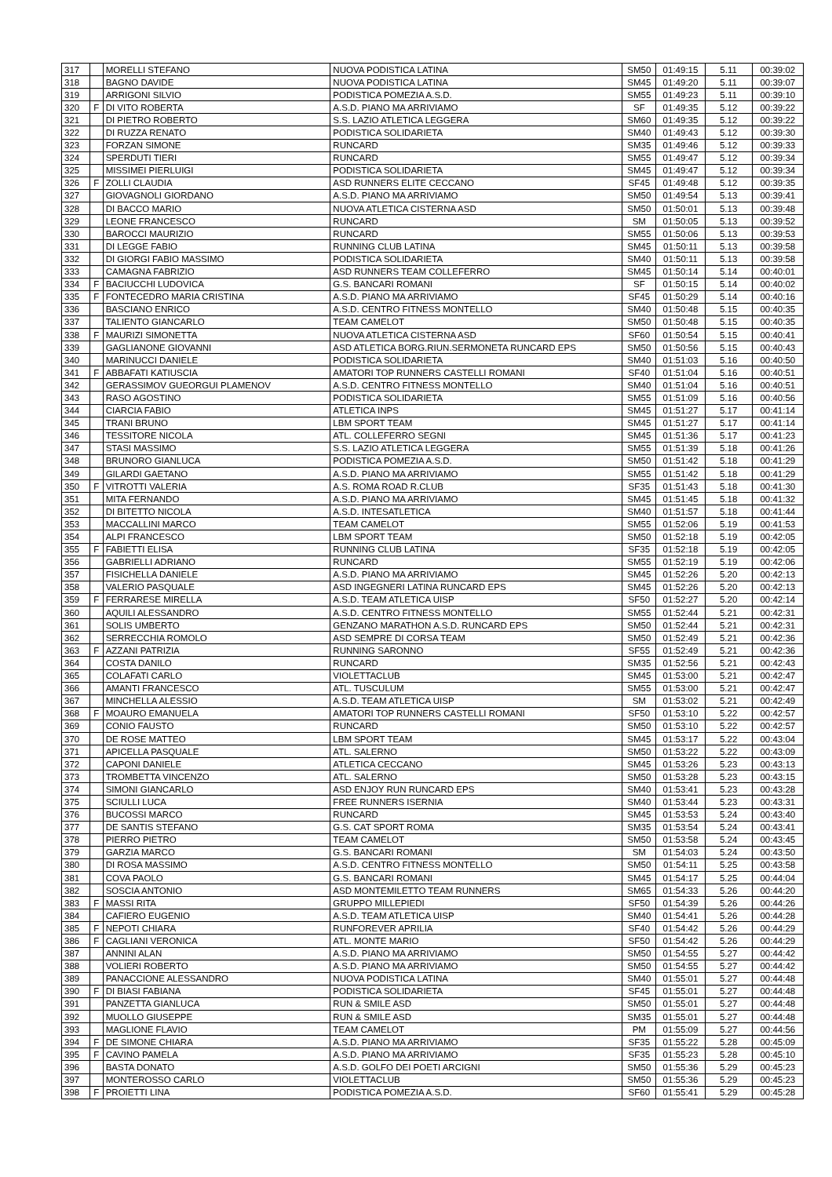| 317 | | MORELLI STEFANO | NUOVA PODISTICA LATINA | SM50 | 01:49:15 | 5.11 | 00:39:02 |
| 318 | | BAGNO DAVIDE | NUOVA PODISTICA LATINA | SM45 | 01:49:20 | 5.11 | 00:39:07 |
| 319 | | ARRIGONI SILVIO | PODISTICA POMEZIA A.S.D. | SM55 | 01:49:23 | 5.11 | 00:39:10 |
| 320 | F | DI VITO ROBERTA | A.S.D. PIANO MA ARRIVIAMO | SF | 01:49:35 | 5.12 | 00:39:22 |
| 321 | | DI PIETRO ROBERTO | S.S. LAZIO ATLETICA LEGGERA | SM60 | 01:49:35 | 5.12 | 00:39:22 |
| 322 | | DI RUZZA RENATO | PODISTICA SOLIDARIETA | SM40 | 01:49:43 | 5.12 | 00:39:30 |
| 323 | | FORZAN SIMONE | RUNCARD | SM35 | 01:49:46 | 5.12 | 00:39:33 |
| 324 | | SPERDUTI TIERI | RUNCARD | SM55 | 01:49:47 | 5.12 | 00:39:34 |
| 325 | | MISSIMEI PIERLUIGI | PODISTICA SOLIDARIETA | SM45 | 01:49:47 | 5.12 | 00:39:34 |
| 326 | F | ZOLLI CLAUDIA | ASD RUNNERS ELITE CECCANO | SF45 | 01:49:48 | 5.12 | 00:39:35 |
| 327 | | GIOVAGNOLI GIORDANO | A.S.D. PIANO MA ARRIVIAMO | SM50 | 01:49:54 | 5.13 | 00:39:41 |
| 328 | | DI BACCO MARIO | NUOVA ATLETICA CISTERNA ASD | SM50 | 01:50:01 | 5.13 | 00:39:48 |
| 329 | | LEONE FRANCESCO | RUNCARD | SM | 01:50:05 | 5.13 | 00:39:52 |
| 330 | | BAROCCI MAURIZIO | RUNCARD | SM55 | 01:50:06 | 5.13 | 00:39:53 |
| 331 | | DI LEGGE FABIO | RUNNING CLUB LATINA | SM45 | 01:50:11 | 5.13 | 00:39:58 |
| 332 | | DI GIORGI FABIO MASSIMO | PODISTICA SOLIDARIETA | SM40 | 01:50:11 | 5.13 | 00:39:58 |
| 333 | | CAMAGNA FABRIZIO | ASD RUNNERS TEAM COLLEFERRO | SM45 | 01:50:14 | 5.14 | 00:40:01 |
| 334 | F | BACIUCCHI LUDOVICA | G.S. BANCARI ROMANI | SF | 01:50:15 | 5.14 | 00:40:02 |
| 335 | F | FONTECEDRO MARIA CRISTINA | A.S.D. PIANO MA ARRIVIAMO | SF45 | 01:50:29 | 5.14 | 00:40:16 |
| 336 | | BASCIANO ENRICO | A.S.D. CENTRO FITNESS MONTELLO | SM40 | 01:50:48 | 5.15 | 00:40:35 |
| 337 | | TALIENTO GIANCARLO | TEAM CAMELOT | SM50 | 01:50:48 | 5.15 | 00:40:35 |
| 338 | F | MAURIZI SIMONETTA | NUOVA ATLETICA CISTERNA ASD | SF60 | 01:50:54 | 5.15 | 00:40:41 |
| 339 | | GAGLIANONE GIOVANNI | ASD ATLETICA BORG.RIUN.SERMONETA RUNCARD EPS | SM50 | 01:50:56 | 5.15 | 00:40:43 |
| 340 | | MARINUCCI DANIELE | PODISTICA SOLIDARIETA | SM40 | 01:51:03 | 5.16 | 00:40:50 |
| 341 | F | ABBAFATI KATIUSCIA | AMATORI TOP RUNNERS CASTELLI ROMANI | SF40 | 01:51:04 | 5.16 | 00:40:51 |
| 342 | | GERASSIMOV GUEORGUI PLAMENOV | A.S.D. CENTRO FITNESS MONTELLO | SM40 | 01:51:04 | 5.16 | 00:40:51 |
| 343 | | RASO AGOSTINO | PODISTICA SOLIDARIETA | SM55 | 01:51:09 | 5.16 | 00:40:56 |
| 344 | | CIARCIA FABIO | ATLETICA INPS | SM45 | 01:51:27 | 5.17 | 00:41:14 |
| 345 | | TRANI BRUNO | LBM SPORT TEAM | SM45 | 01:51:27 | 5.17 | 00:41:14 |
| 346 | | TESSITORE NICOLA | ATL. COLLEFERRO SEGNI | SM45 | 01:51:36 | 5.17 | 00:41:23 |
| 347 | | STASI MASSIMO | S.S. LAZIO ATLETICA LEGGERA | SM55 | 01:51:39 | 5.18 | 00:41:26 |
| 348 | | BRUNORO GIANLUCA | PODISTICA POMEZIA A.S.D. | SM50 | 01:51:42 | 5.18 | 00:41:29 |
| 349 | | GILARDI GAETANO | A.S.D. PIANO MA ARRIVIAMO | SM55 | 01:51:42 | 5.18 | 00:41:29 |
| 350 | F | VITROTTI VALERIA | A.S. ROMA ROAD R.CLUB | SF35 | 01:51:43 | 5.18 | 00:41:30 |
| 351 | | MITA FERNANDO | A.S.D. PIANO MA ARRIVIAMO | SM45 | 01:51:45 | 5.18 | 00:41:32 |
| 352 | | DI BITETTO NICOLA | A.S.D. INTESATLETICA | SM40 | 01:51:57 | 5.18 | 00:41:44 |
| 353 | | MACCALLINI MARCO | TEAM CAMELOT | SM55 | 01:52:06 | 5.19 | 00:41:53 |
| 354 | | ALPI FRANCESCO | LBM SPORT TEAM | SM50 | 01:52:18 | 5.19 | 00:42:05 |
| 355 | F | FABIETTI ELISA | RUNNING CLUB LATINA | SF35 | 01:52:18 | 5.19 | 00:42:05 |
| 356 | | GABRIELLI ADRIANO | RUNCARD | SM55 | 01:52:19 | 5.19 | 00:42:06 |
| 357 | | FISICHELLA DANIELE | A.S.D. PIANO MA ARRIVIAMO | SM45 | 01:52:26 | 5.20 | 00:42:13 |
| 358 | | VALERIO PASQUALE | ASD INGEGNERI LATINA RUNCARD EPS | SM45 | 01:52:26 | 5.20 | 00:42:13 |
| 359 | F | FERRARESE MIRELLA | A.S.D. TEAM ATLETICA UISP | SF50 | 01:52:27 | 5.20 | 00:42:14 |
| 360 | | AQUILI ALESSANDRO | A.S.D. CENTRO FITNESS MONTELLO | SM55 | 01:52:44 | 5.21 | 00:42:31 |
| 361 | | SOLIS UMBERTO | GENZANO MARATHON A.S.D. RUNCARD EPS | SM50 | 01:52:44 | 5.21 | 00:42:31 |
| 362 | | SERRECCHIA ROMOLO | ASD SEMPRE DI CORSA TEAM | SM50 | 01:52:49 | 5.21 | 00:42:36 |
| 363 | F | AZZANI PATRIZIA | RUNNING SARONNO | SF55 | 01:52:49 | 5.21 | 00:42:36 |
| 364 | | COSTA DANILO | RUNCARD | SM35 | 01:52:56 | 5.21 | 00:42:43 |
| 365 | | COLAFATI CARLO | VIOLETTACLUB | SM45 | 01:53:00 | 5.21 | 00:42:47 |
| 366 | | AMANTI FRANCESCO | ATL. TUSCULUM | SM55 | 01:53:00 | 5.21 | 00:42:47 |
| 367 | | MINCHELLA ALESSIO | A.S.D. TEAM ATLETICA UISP | SM | 01:53:02 | 5.21 | 00:42:49 |
| 368 | F | MOAURO EMANUELA | AMATORI TOP RUNNERS CASTELLI ROMANI | SF50 | 01:53:10 | 5.22 | 00:42:57 |
| 369 | | CONIO FAUSTO | RUNCARD | SM50 | 01:53:10 | 5.22 | 00:42:57 |
| 370 | | DE ROSE MATTEO | LBM SPORT TEAM | SM45 | 01:53:17 | 5.22 | 00:43:04 |
| 371 | | APICELLA PASQUALE | ATL. SALERNO | SM50 | 01:53:22 | 5.22 | 00:43:09 |
| 372 | | CAPONI DANIELE | ATLETICA CECCANO | SM45 | 01:53:26 | 5.23 | 00:43:13 |
| 373 | | TROMBETTA VINCENZO | ATL. SALERNO | SM50 | 01:53:28 | 5.23 | 00:43:15 |
| 374 | | SIMONI GIANCARLO | ASD ENJOY RUN RUNCARD EPS | SM40 | 01:53:41 | 5.23 | 00:43:28 |
| 375 | | SCIULLI LUCA | FREE RUNNERS ISERNIA | SM40 | 01:53:44 | 5.23 | 00:43:31 |
| 376 | | BUCOSSI MARCO | RUNCARD | SM45 | 01:53:53 | 5.24 | 00:43:40 |
| 377 | | DE SANTIS STEFANO | G.S. CAT SPORT ROMA | SM35 | 01:53:54 | 5.24 | 00:43:41 |
| 378 | | PIERRO PIETRO | TEAM CAMELOT | SM50 | 01:53:58 | 5.24 | 00:43:45 |
| 379 | | GARZIA MARCO | G.S. BANCARI ROMANI | SM | 01:54:03 | 5.24 | 00:43:50 |
| 380 | | DI ROSA MASSIMO | A.S.D. CENTRO FITNESS MONTELLO | SM50 | 01:54:11 | 5.25 | 00:43:58 |
| 381 | | COVA PAOLO | G.S. BANCARI ROMANI | SM45 | 01:54:17 | 5.25 | 00:44:04 |
| 382 | | SOSCIA ANTONIO | ASD MONTEMILETTO TEAM RUNNERS | SM65 | 01:54:33 | 5.26 | 00:44:20 |
| 383 | F | MASSI RITA | GRUPPO MILLEPIEDI | SF50 | 01:54:39 | 5.26 | 00:44:26 |
| 384 | | CAFIERO EUGENIO | A.S.D. TEAM ATLETICA UISP | SM40 | 01:54:41 | 5.26 | 00:44:28 |
| 385 | F | NEPOTI CHIARA | RUNFOREVER APRILIA | SF40 | 01:54:42 | 5.26 | 00:44:29 |
| 386 | F | CAGLIANI VERONICA | ATL. MONTE MARIO | SF50 | 01:54:42 | 5.26 | 00:44:29 |
| 387 | | ANNINI ALAN | A.S.D. PIANO MA ARRIVIAMO | SM50 | 01:54:55 | 5.27 | 00:44:42 |
| 388 | | VOLIERI ROBERTO | A.S.D. PIANO MA ARRIVIAMO | SM50 | 01:54:55 | 5.27 | 00:44:42 |
| 389 | | PANACCIONE ALESSANDRO | NUOVA PODISTICA LATINA | SM40 | 01:55:01 | 5.27 | 00:44:48 |
| 390 | F | DI BIASI FABIANA | PODISTICA SOLIDARIETA | SF45 | 01:55:01 | 5.27 | 00:44:48 |
| 391 | | PANZETTA GIANLUCA | RUN & SMILE ASD | SM50 | 01:55:01 | 5.27 | 00:44:48 |
| 392 | | MUOLLO GIUSEPPE | RUN & SMILE ASD | SM35 | 01:55:01 | 5.27 | 00:44:48 |
| 393 | | MAGLIONE FLAVIO | TEAM CAMELOT | PM | 01:55:09 | 5.27 | 00:44:56 |
| 394 | F | DE SIMONE CHIARA | A.S.D. PIANO MA ARRIVIAMO | SF35 | 01:55:22 | 5.28 | 00:45:09 |
| 395 | F | CAVINO PAMELA | A.S.D. PIANO MA ARRIVIAMO | SF35 | 01:55:23 | 5.28 | 00:45:10 |
| 396 | | BASTA DONATO | A.S.D. GOLFO DEI POETI ARCIGNI | SM50 | 01:55:36 | 5.29 | 00:45:23 |
| 397 | | MONTEROSSO CARLO | VIOLETTACLUB | SM50 | 01:55:36 | 5.29 | 00:45:23 |
| 398 | F | PROIETTI LINA | PODISTICA POMEZIA A.S.D. | SF60 | 01:55:41 | 5.29 | 00:45:28 |